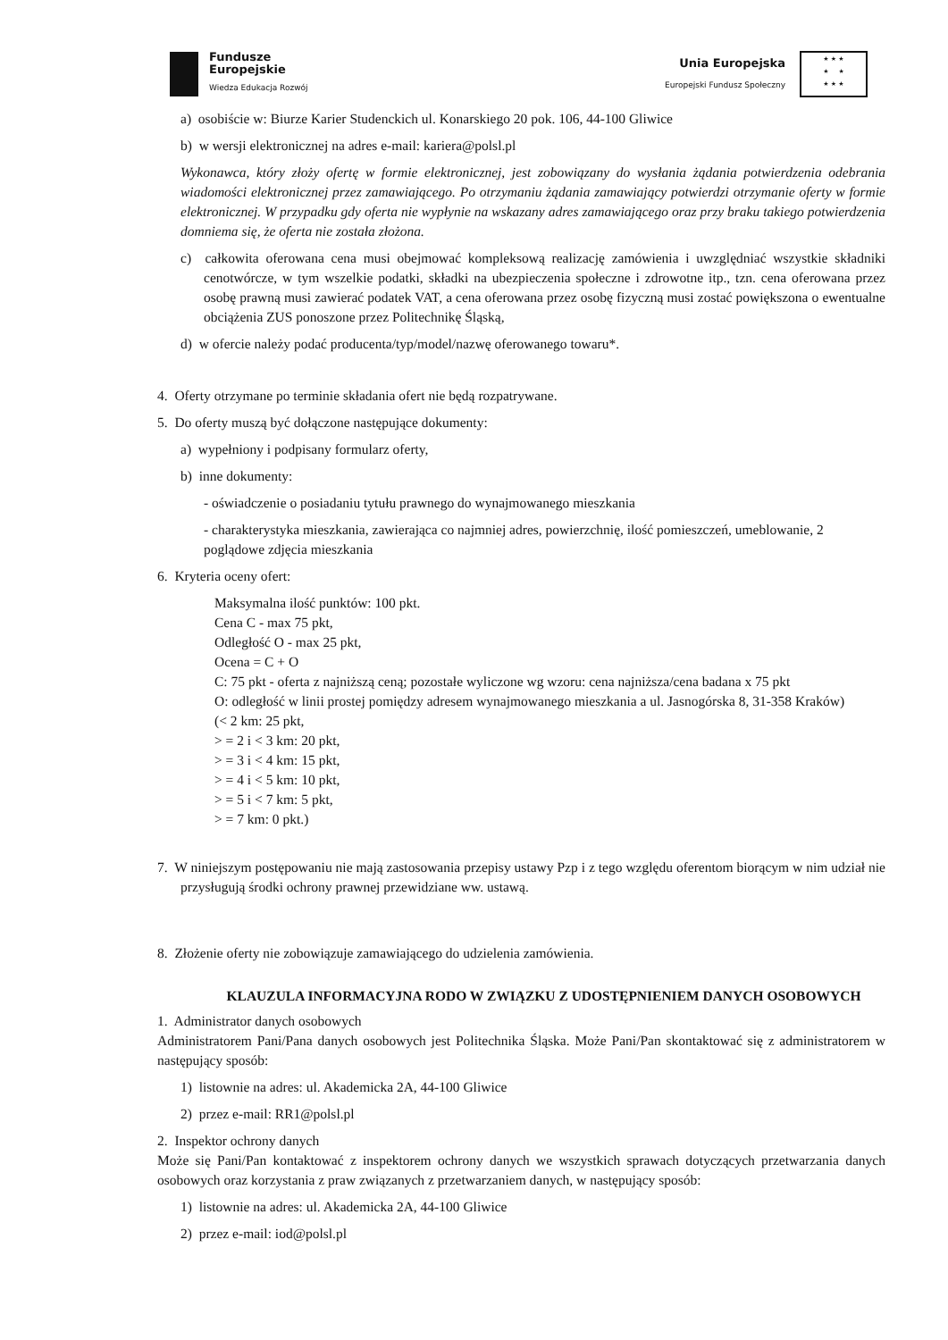Fundusze
Europejskie
Wiedza Edukacja Rozwój
Unia Europejska
Europejski Fundusz Społeczny
★ ★ ★
★ ★
★ ★ ★
a) osobiście w: Biurze Karier Studenckich ul. Konarskiego 20 pok. 106, 44-100 Gliwice
b) w wersji elektronicznej na adres e-mail: kariera@polsl.pl
Wykonawca, który złoży ofertę w formie elektronicznej, jest zobowiązany do wysłania żądania potwierdzenia odebrania wiadomości elektronicznej przez zamawiającego. Po otrzymaniu żądania zamawiający potwierdzi otrzymanie oferty w formie elektronicznej. W przypadku gdy oferta nie wypłynie na wskazany adres zamawiającego oraz przy braku takiego potwierdzenia domniema się, że oferta nie została złożona.
c) całkowita oferowana cena musi obejmować kompleksową realizację zamówienia i uwzględniać wszystkie składniki cenotwórcze, w tym wszelkie podatki, składki na ubezpieczenia społeczne i zdrowotne itp., tzn. cena oferowana przez osobę prawną musi zawierać podatek VAT, a cena oferowana przez osobę fizyczną musi zostać powiększona o ewentualne obciążenia ZUS ponoszone przez Politechnikę Śląską,
d) w ofercie należy podać producenta/typ/model/nazwę oferowanego towaru*.
4. Oferty otrzymane po terminie składania ofert nie będą rozpatrywane.
5. Do oferty muszą być dołączone następujące dokumenty:
a) wypełniony i podpisany formularz oferty,
b) inne dokumenty:
- oświadczenie o posiadaniu tytułu prawnego do wynajmowanego mieszkania
- charakterystyka mieszkania, zawierająca co najmniej adres, powierzchnię, ilość pomieszczeń, umeblowanie, 2 poglądowe zdjęcia mieszkania
6. Kryteria oceny ofert:
Maksymalna ilość punktów: 100 pkt.
Cena C - max 75 pkt,
Odległość O - max 25 pkt,
Ocena = C + O
C: 75 pkt - oferta z najniższą ceną; pozostałe wyliczone wg wzoru: cena najniższa/cena badana x 75 pkt
O: odległość w linii prostej pomiędzy adresem wynajmowanego mieszkania a ul. Jasnogórska 8, 31-358 Kraków)
(< 2 km: 25 pkt,
> = 2 i < 3 km: 20 pkt,
> = 3 i < 4 km: 15 pkt,
> = 4 i < 5 km: 10 pkt,
> = 5 i < 7 km: 5 pkt,
> = 7 km: 0 pkt.)
7. W niniejszym postępowaniu nie mają zastosowania przepisy ustawy Pzp i z tego względu oferentom biorącym w nim udział nie przysługują środki ochrony prawnej przewidziane ww. ustawą.
8. Złożenie oferty nie zobowiązuje zamawiającego do udzielenia zamówienia.
KLAUZULA INFORMACYJNA RODO W ZWIĄZKU Z UDOSTĘPNIENIEM DANYCH OSOBOWYCH
1. Administrator danych osobowych
Administratorem Pani/Pana danych osobowych jest Politechnika Śląska. Może Pani/Pan skontaktować się z administratorem w następujący sposób:
1) listownie na adres: ul. Akademicka 2A, 44-100 Gliwice
2) przez e-mail: RR1@polsl.pl
2. Inspektor ochrony danych
Może się Pani/Pan kontaktować z inspektorem ochrony danych we wszystkich sprawach dotyczących przetwarzania danych osobowych oraz korzystania z praw związanych z przetwarzaniem danych, w następujący sposób:
1) listownie na adres: ul. Akademicka 2A, 44-100 Gliwice
2) przez e-mail: iod@polsl.pl